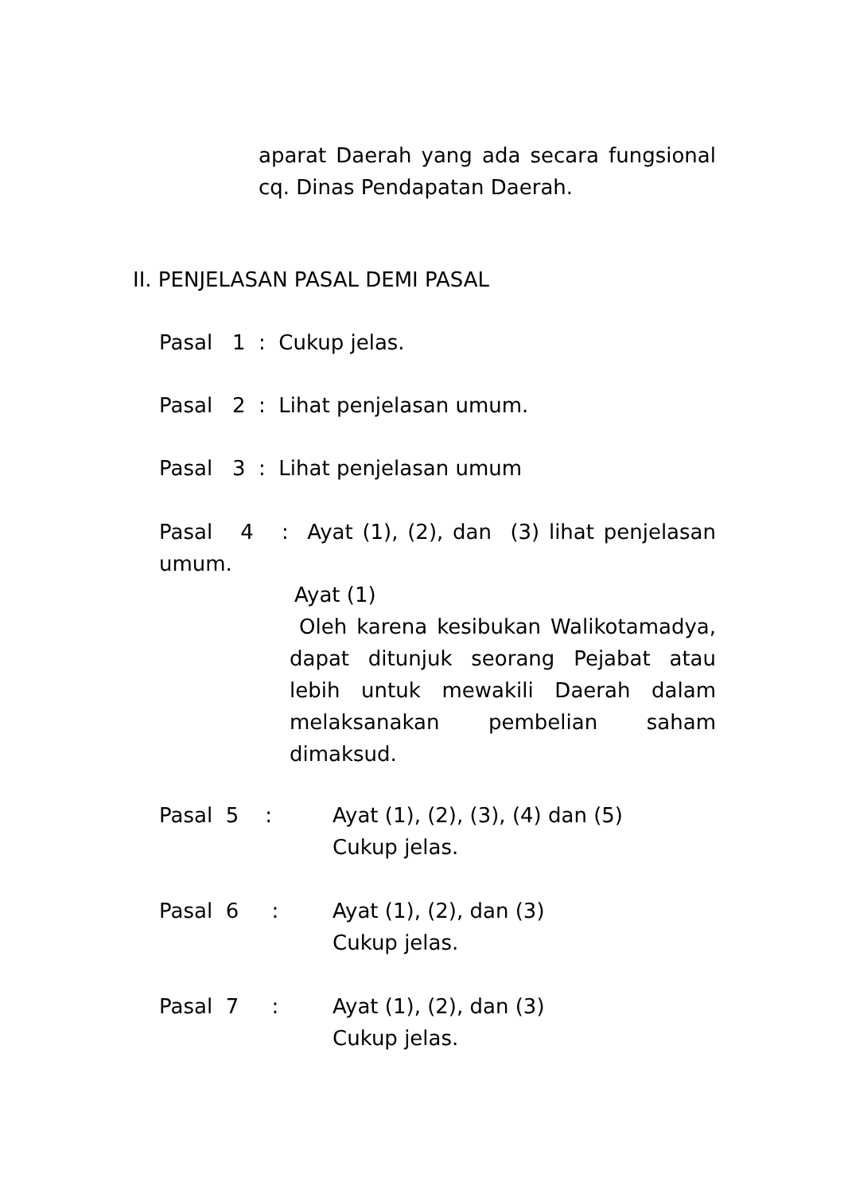aparat Daerah yang ada secara fungsional cq. Dinas Pendapatan Daerah.
II. PENJELASAN PASAL DEMI PASAL
Pasal 1 : Cukup jelas.
Pasal 2 : Lihat penjelasan umum.
Pasal 3 : Lihat penjelasan umum
Pasal 4 : Ayat (1), (2), dan (3) lihat penjelasan umum.
Ayat (1)
Oleh karena kesibukan Walikotamadya, dapat ditunjuk seorang Pejabat atau lebih untuk mewakili Daerah dalam melaksanakan pembelian saham dimaksud.
Pasal 5 :
Ayat (1), (2), (3), (4) dan (5)
Cukup jelas.
Pasal 6 :
Ayat (1), (2), dan (3)
Cukup jelas.
Pasal 7 :
Ayat (1), (2), dan (3)
Cukup jelas.